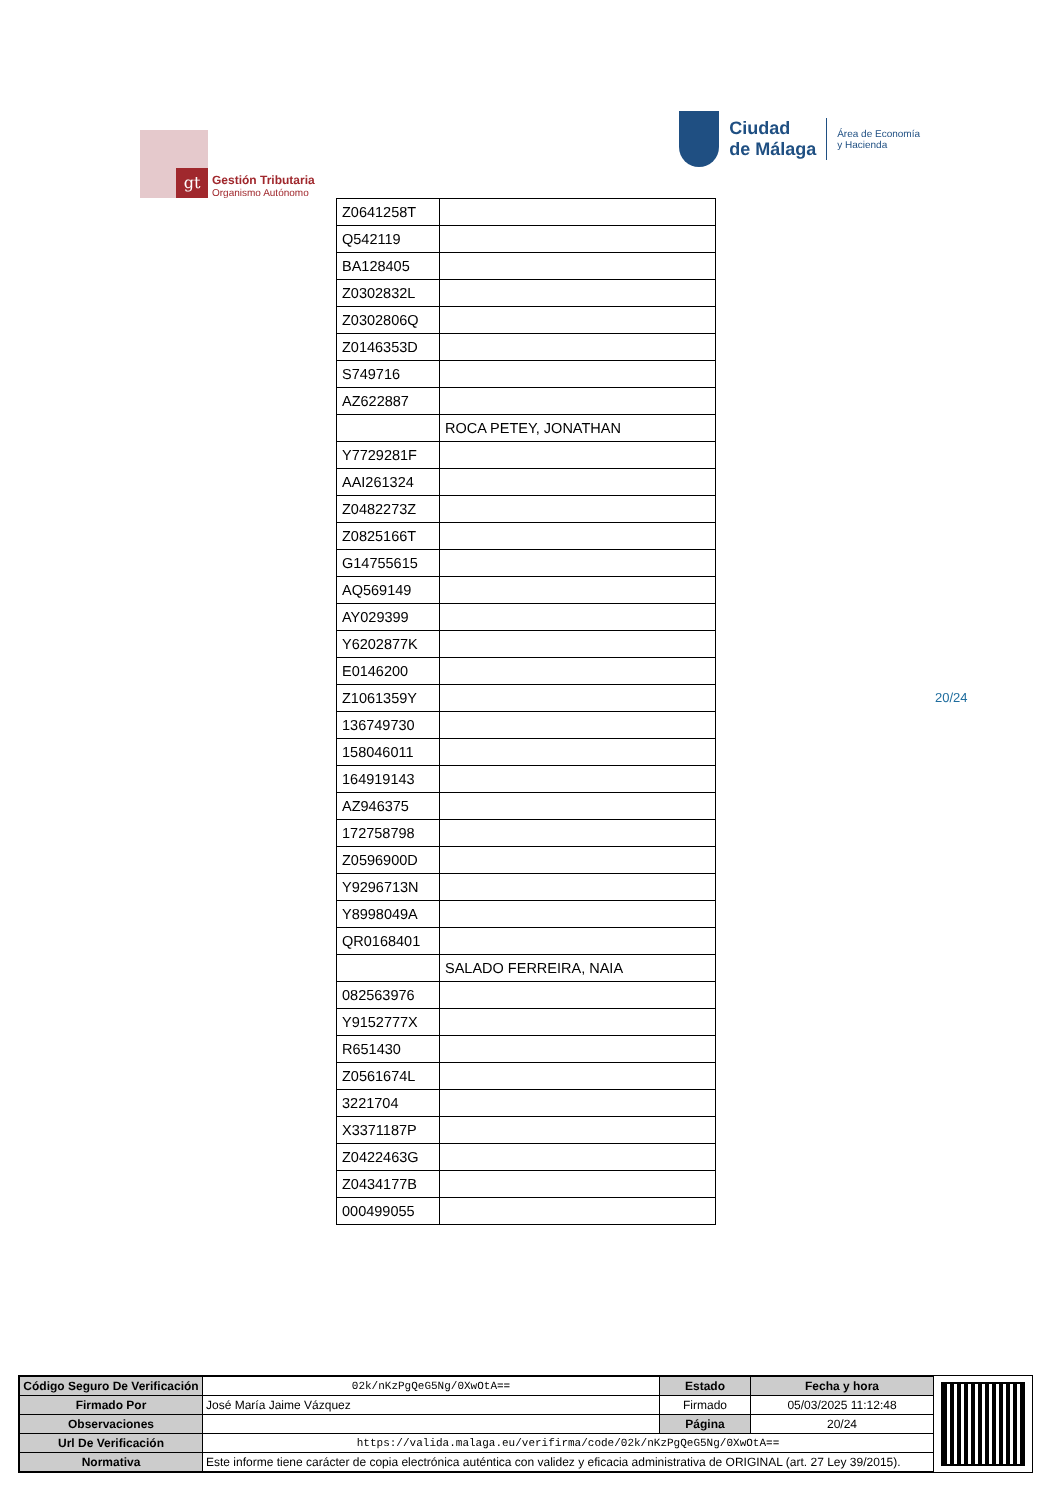gt
Gestión Tributaria
Organismo Autónomo
Ciudad
de Málaga
Área de Economía
y Hacienda
| Z0641258T | |
| Q542119 | |
| BA128405 | |
| Z0302832L | |
| Z0302806Q | |
| Z0146353D | |
| S749716 | |
| AZ622887 | |
| | ROCA PETEY, JONATHAN |
| Y7729281F | |
| AAI261324 | |
| Z0482273Z | |
| Z0825166T | |
| G14755615 | |
| AQ569149 | |
| AY029399 | |
| Y6202877K | |
| E0146200 | |
| Z1061359Y | |
| 136749730 | |
| 158046011 | |
| 164919143 | |
| AZ946375 | |
| 172758798 | |
| Z0596900D | |
| Y9296713N | |
| Y8998049A | |
| QR0168401 | |
| | SALADO FERREIRA, NAIA |
| 082563976 | |
| Y9152777X | |
| R651430 | |
| Z0561674L | |
| 3221704 | |
| X3371187P | |
| Z0422463G | |
| Z0434177B | |
| 000499055 | |
20/24
| Código Seguro De Verificación | 02k/nKzPgQeG5Ng/0XwOtA== | Estado | Fecha y hora |
| Firmado Por | José María Jaime Vázquez | Firmado | 05/03/2025 11:12:48 |
| Observaciones | | Página | 20/24 |
| Url De Verificación | https://valida.malaga.eu/verifirma/code/02k/nKzPgQeG5Ng/0XwOtA== | | |
| Normativa | Este informe tiene carácter de copia electrónica auténtica con validez y eficacia administrativa de ORIGINAL (art. 27 Ley 39/2015). | | |